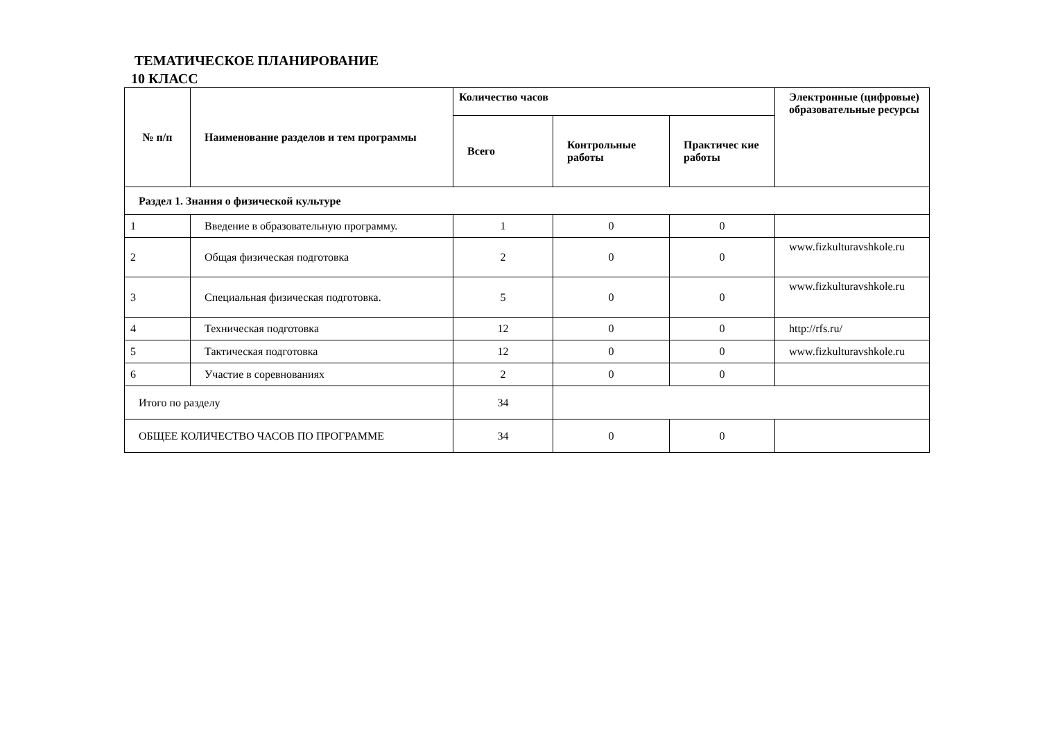ТЕМАТИЧЕСКОЕ ПЛАНИРОВАНИЕ
10 КЛАСС
| № п/п | Наименование разделов и тем программы | Количество часов | | | Электронные (цифровые) образовательные ресурсы |
| --- | --- | --- | --- | --- | --- |
| | | Всего | Контрольные работы | Практичес кие работы | |
| Раздел 1. Знания о физической культуре | | | | | |
| 1 | Введение в образовательную программу. | 1 | 0 | 0 | |
| 2 | Общая физическая подготовка | 2 | 0 | 0 | www.fizkulturavshkole.ru |
| 3 | Специальная физическая подготовка. | 5 | 0 | 0 | www.fizkulturavshkole.ru |
| 4 | Техническая подготовка | 12 | 0 | 0 | http://rfs.ru/ |
| 5 | Тактическая подготовка | 12 | 0 | 0 | www.fizkulturavshkole.ru |
| 6 | Участие в соревнованиях | 2 | 0 | 0 | |
| Итого по разделу | | 34 | | | |
| ОБЩЕЕ КОЛИЧЕСТВО ЧАСОВ ПО ПРОГРАММЕ | | 34 | 0 | 0 | |